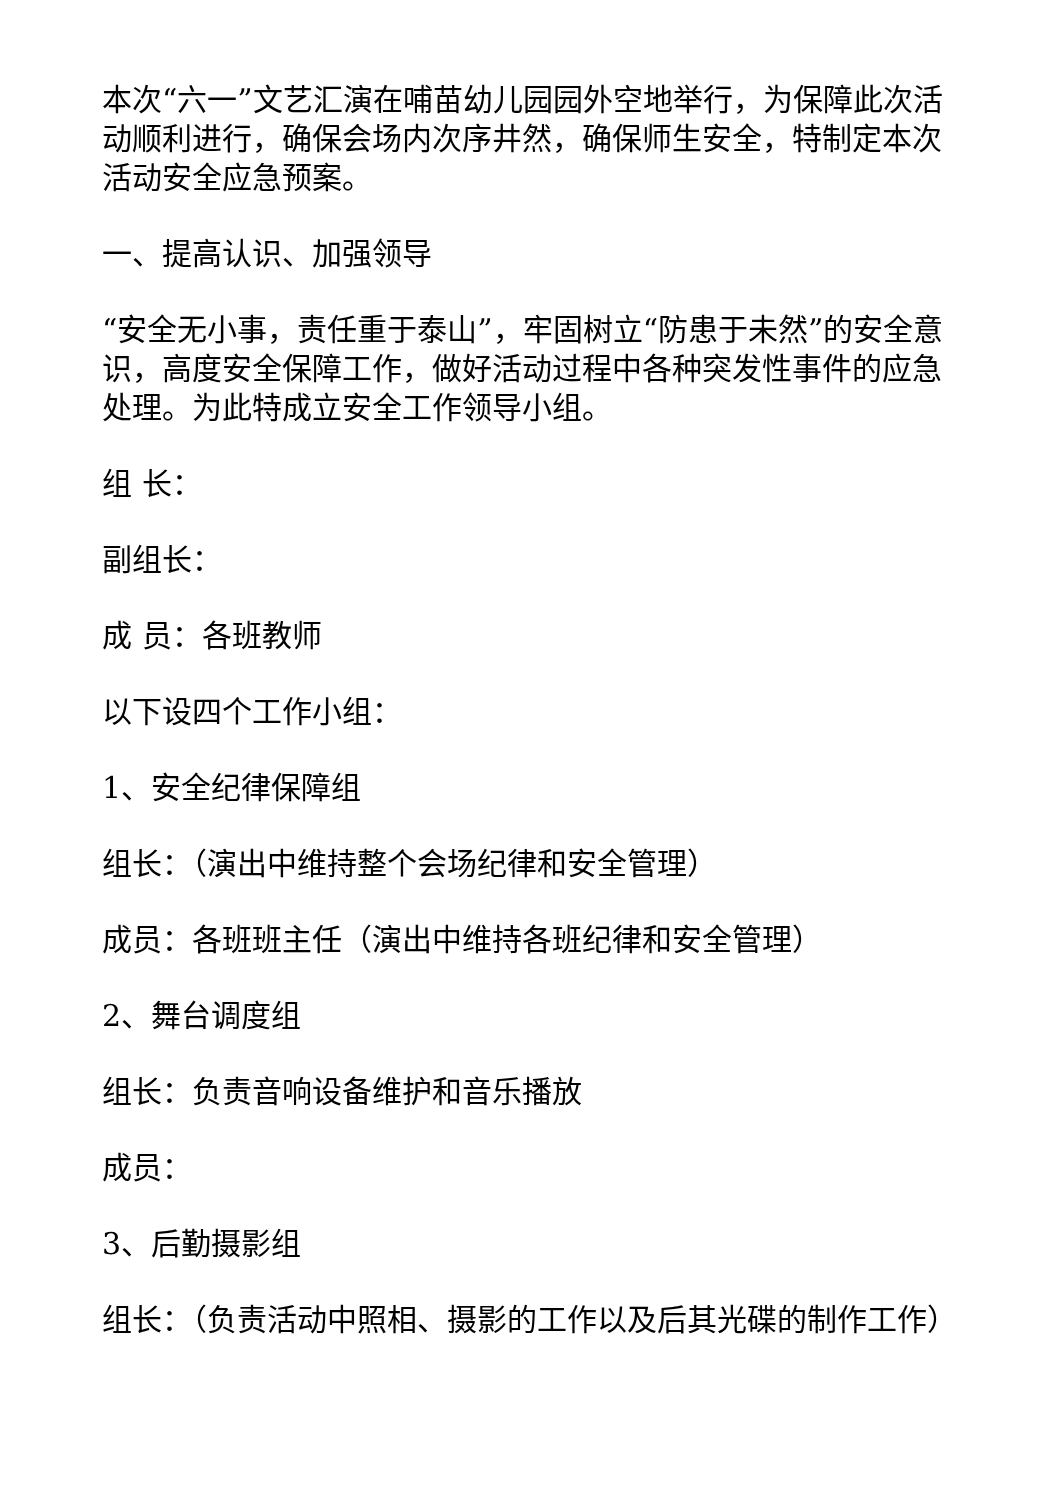本次“六一”文艺汇演在哺苗幼儿园园外空地举行，为保障此次活动顺利进行，确保会场内次序井然，确保师生安全，特制定本次活动安全应急预案。
一、提高认识、加强领导
“安全无小事，责任重于泰山”，牢固树立“防患于未然”的安全意识，高度安全保障工作，做好活动过程中各种突发性事件的应急处理。为此特成立安全工作领导小组。
组 长：
副组长：
成 员：各班教师
以下设四个工作小组：
1、安全纪律保障组
组长：（演出中维持整个会场纪律和安全管理）
成员：各班班主任（演出中维持各班纪律和安全管理）
2、舞台调度组
组长：负责音响设备维护和音乐播放
成员：
3、后勤摄影组
组长：（负责活动中照相、摄影的工作以及后其光碟的制作工作）